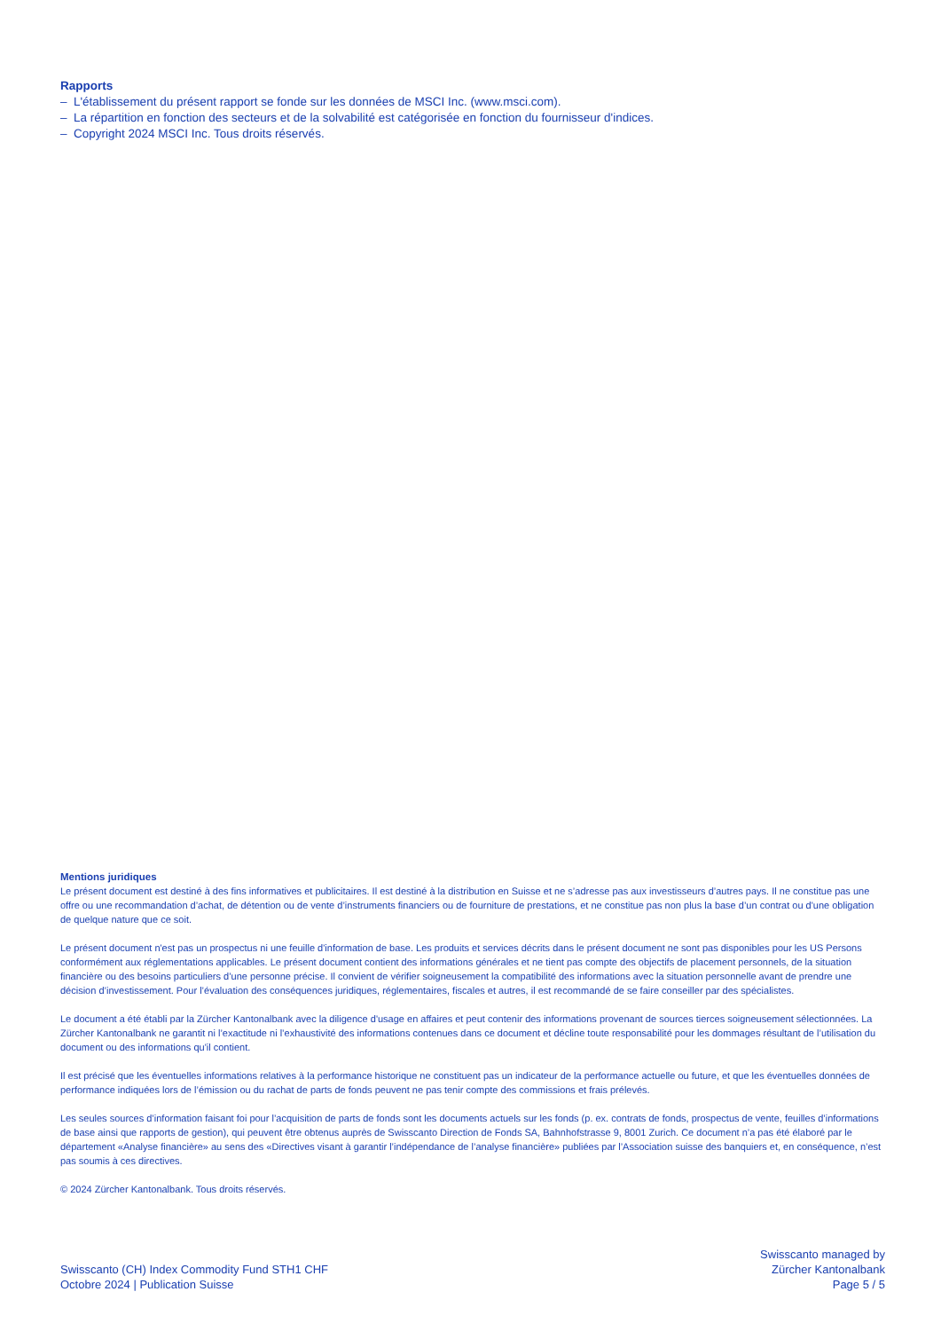Rapports
– L'établissement du présent rapport se fonde sur les données de MSCI Inc. (www.msci.com).
– La répartition en fonction des secteurs et de la solvabilité est catégorisée en fonction du fournisseur d'indices.
– Copyright 2024 MSCI Inc. Tous droits réservés.
Mentions juridiques
Le présent document est destiné à des fins informatives et publicitaires. Il est destiné à la distribution en Suisse et ne s’adresse pas aux investisseurs d’autres pays. Il ne constitue pas une offre ou une recommandation d’achat, de détention ou de vente d’instruments financiers ou de fourniture de prestations, et ne constitue pas non plus la base d’un contrat ou d'une obligation de quelque nature que ce soit.
Le présent document n'est pas un prospectus ni une feuille d'information de base. Les produits et services décrits dans le présent document ne sont pas disponibles pour les US Persons conformément aux réglementations applicables. Le présent document contient des informations générales et ne tient pas compte des objectifs de placement personnels, de la situation financière ou des besoins particuliers d’une personne précise. Il convient de vérifier soigneusement la compatibilité des informations avec la situation personnelle avant de prendre une décision d’investissement. Pour l’évaluation des conséquences juridiques, réglementaires, fiscales et autres, il est recommandé de se faire conseiller par des spécialistes.
Le document a été établi par la Zürcher Kantonalbank avec la diligence d'usage en affaires et peut contenir des informations provenant de sources tierces soigneusement sélectionnées. La Zürcher Kantonalbank ne garantit ni l’exactitude ni l’exhaustivité des informations contenues dans ce document et décline toute responsabilité pour les dommages résultant de l’utilisation du document ou des informations qu'il contient.
Il est précisé que les éventuelles informations relatives à la performance historique ne constituent pas un indicateur de la performance actuelle ou future, et que les éventuelles données de performance indiquées lors de l’émission ou du rachat de parts de fonds peuvent ne pas tenir compte des commissions et frais prélevés.
Les seules sources d’information faisant foi pour l’acquisition de parts de fonds sont les documents actuels sur les fonds (p. ex. contrats de fonds, prospectus de vente, feuilles d’informations de base ainsi que rapports de gestion), qui peuvent être obtenus auprès de Swisscanto Direction de Fonds SA, Bahnhofstrasse 9, 8001 Zurich. Ce document n’a pas été élaboré par le département «Analyse financière» au sens des «Directives visant à garantir l’indépendance de l’analyse financière» publiées par l’Association suisse des banquiers et, en conséquence, n’est pas soumis à ces directives.
© 2024 Zürcher Kantonalbank. Tous droits réservés.
Swisscanto (CH) Index Commodity Fund STH1 CHF
Octobre 2024 | Publication Suisse
Swisscanto managed by
Zürcher Kantonalbank
Page 5 / 5